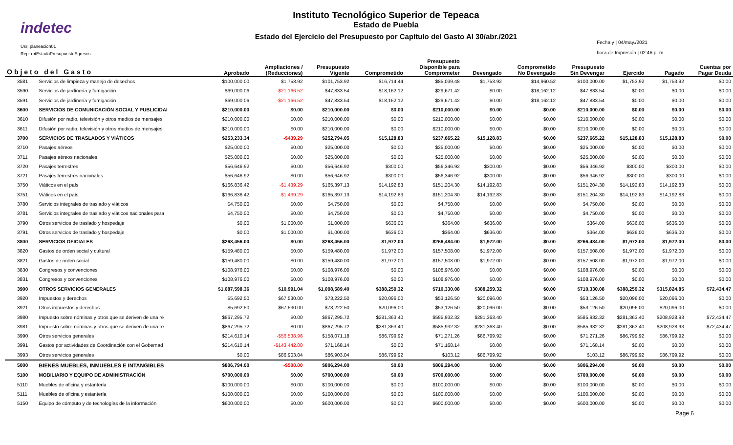indetec
Usr: planeacion01
Rep: rptEstadoPresupuestoEgresos
Instituto Tecnológico Superior de Tepeaca
Estado de Puebla
Estado del Ejercicio del Presupuesto por Capítulo del Gasto Al 30/abr./2021
Fecha y | 04/may./2021
hora de Impresión | 02:46 p. m.
| Objeto del Gasto | | Aprobado | Ampliaciones / (Reducciones) | Presupuesto Vigente | Comprometido | Presupuesto Disponible para Comprometer | Devengado | Comprometido No Devengado | Presupuesto Sin Devengar | Ejercido | Pagado | Cuentas por Pagar Deuda |
| --- | --- | --- | --- | --- | --- | --- | --- | --- | --- | --- | --- | --- |
| 3581 | Servicios de limpieza y manejo de desechos | $100,000.00 | $1,753.92 | $101,753.92 | $16,714.44 | $85,039.48 | $1,753.92 | $14,960.52 | $100,000.00 | $1,753.92 | $1,753.92 | $0.00 |
| 3590 | Servicios de jardinería y fumigación | $69,000.06 | -$21,166.52 | $47,833.54 | $18,162.12 | $29,671.42 | $0.00 | $18,162.12 | $47,833.54 | $0.00 | $0.00 | $0.00 |
| 3591 | Servicios de jardinería y fumigación | $69,000.06 | -$21,166.52 | $47,833.54 | $18,162.12 | $29,671.42 | $0.00 | $18,162.12 | $47,833.54 | $0.00 | $0.00 | $0.00 |
| 3600 | SERVICIOS DE COMUNICACIÓN SOCIAL Y PUBLICIDAI | $210,000.00 | $0.00 | $210,000.00 | $0.00 | $210,000.00 | $0.00 | $0.00 | $210,000.00 | $0.00 | $0.00 | $0.00 |
| 3610 | Difusión por radio, televisión y otros medios de mensajes | $210,000.00 | $0.00 | $210,000.00 | $0.00 | $210,000.00 | $0.00 | $0.00 | $210,000.00 | $0.00 | $0.00 | $0.00 |
| 3611 | Difusión por radio, televisión y otros medios de mensajes | $210,000.00 | $0.00 | $210,000.00 | $0.00 | $210,000.00 | $0.00 | $0.00 | $210,000.00 | $0.00 | $0.00 | $0.00 |
| 3700 | SERVICIOS DE TRASLADOS Y VIÁTICOS | $253,233.34 | -$439.29 | $252,794.05 | $15,128.83 | $237,665.22 | $15,128.83 | $0.00 | $237,665.22 | $15,128.83 | $15,128.83 | $0.00 |
| 3710 | Pasajes aéreos | $25,000.00 | $0.00 | $25,000.00 | $0.00 | $25,000.00 | $0.00 | $0.00 | $25,000.00 | $0.00 | $0.00 | $0.00 |
| 3711 | Pasajes aéreos nacionales | $25,000.00 | $0.00 | $25,000.00 | $0.00 | $25,000.00 | $0.00 | $0.00 | $25,000.00 | $0.00 | $0.00 | $0.00 |
| 3720 | Pasajes terrestres | $56,646.92 | $0.00 | $56,646.92 | $300.00 | $56,346.92 | $300.00 | $0.00 | $56,346.92 | $300.00 | $300.00 | $0.00 |
| 3721 | Pasajes terrestres nacionales | $56,646.92 | $0.00 | $56,646.92 | $300.00 | $56,346.92 | $300.00 | $0.00 | $56,346.92 | $300.00 | $300.00 | $0.00 |
| 3750 | Viáticos en el país | $166,836.42 | -$1,439.29 | $165,397.13 | $14,192.83 | $151,204.30 | $14,192.83 | $0.00 | $151,204.30 | $14,192.83 | $14,192.83 | $0.00 |
| 3751 | Viáticos en el país | $166,836.42 | -$1,439.29 | $165,397.13 | $14,192.83 | $151,204.30 | $14,192.83 | $0.00 | $151,204.30 | $14,192.83 | $14,192.83 | $0.00 |
| 3780 | Servicios integrales de traslado y viáticos | $4,750.00 | $0.00 | $4,750.00 | $0.00 | $4,750.00 | $0.00 | $0.00 | $4,750.00 | $0.00 | $0.00 | $0.00 |
| 3781 | Servicios integrales de traslado y viáticos nacionales para | $4,750.00 | $0.00 | $4,750.00 | $0.00 | $4,750.00 | $0.00 | $0.00 | $4,750.00 | $0.00 | $0.00 | $0.00 |
| 3790 | Otros servicios de traslado y hospedaje | $0.00 | $1,000.00 | $1,000.00 | $636.00 | $364.00 | $636.00 | $0.00 | $364.00 | $636.00 | $636.00 | $0.00 |
| 3791 | Otros servicios de traslado y hospedaje | $0.00 | $1,000.00 | $1,000.00 | $636.00 | $364.00 | $636.00 | $0.00 | $364.00 | $636.00 | $636.00 | $0.00 |
| 3800 | SERVICIOS OFICIALES | $268,456.00 | $0.00 | $268,456.00 | $1,972.00 | $266,484.00 | $1,972.00 | $0.00 | $266,484.00 | $1,972.00 | $1,972.00 | $0.00 |
| 3820 | Gastos de orden social y cultural | $159,480.00 | $0.00 | $159,480.00 | $1,972.00 | $157,508.00 | $1,972.00 | $0.00 | $157,508.00 | $1,972.00 | $1,972.00 | $0.00 |
| 3821 | Gastos de orden social | $159,480.00 | $0.00 | $159,480.00 | $1,972.00 | $157,508.00 | $1,972.00 | $0.00 | $157,508.00 | $1,972.00 | $1,972.00 | $0.00 |
| 3830 | Congresos y convenciones | $108,976.00 | $0.00 | $108,976.00 | $0.00 | $108,976.00 | $0.00 | $0.00 | $108,976.00 | $0.00 | $0.00 | $0.00 |
| 3831 | Congresos y convenciones | $108,976.00 | $0.00 | $108,976.00 | $0.00 | $108,976.00 | $0.00 | $0.00 | $108,976.00 | $0.00 | $0.00 | $0.00 |
| 3900 | OTROS SERVICIOS GENERALES | $1,087,598.36 | $10,991.04 | $1,098,589.40 | $388,259.32 | $710,330.08 | $388,259.32 | $0.00 | $710,330.08 | $388,259.32 | $315,824.85 | $72,434.47 |
| 3920 | Impuestos y derechos | $5,692.50 | $67,530.00 | $73,222.50 | $20,096.00 | $53,126.50 | $20,096.00 | $0.00 | $53,126.50 | $20,096.00 | $20,096.00 | $0.00 |
| 3921 | Otros impuestos y derechos | $5,692.50 | $67,530.00 | $73,222.50 | $20,096.00 | $53,126.50 | $20,096.00 | $0.00 | $53,126.50 | $20,096.00 | $20,096.00 | $0.00 |
| 3980 | Impuesto sobre nóminas y otros que se deriven de una re | $867,295.72 | $0.00 | $867,295.72 | $281,363.40 | $585,932.32 | $281,363.40 | $0.00 | $585,932.32 | $281,363.40 | $208,928.93 | $72,434.47 |
| 3981 | Impuesto sobre nóminas y otros que se deriven de una re | $867,295.72 | $0.00 | $867,295.72 | $281,363.40 | $585,932.32 | $281,363.40 | $0.00 | $585,932.32 | $281,363.40 | $208,928.93 | $72,434.47 |
| 3990 | Otros servicios generales | $214,610.14 | -$56,538.96 | $158,071.18 | $86,799.92 | $71,271.26 | $86,799.92 | $0.00 | $71,271.26 | $86,799.92 | $86,799.92 | $0.00 |
| 3991 | Gastos por actividades de Coordinación con el Gobernad | $214,610.14 | -$143,442.00 | $71,168.14 | $0.00 | $71,168.14 | $0.00 | $0.00 | $71,168.14 | $0.00 | $0.00 | $0.00 |
| 3993 | Otros servicios generales | $0.00 | $86,903.04 | $86,903.04 | $86,799.92 | $103.12 | $86,799.92 | $0.00 | $103.12 | $86,799.92 | $86,799.92 | $0.00 |
| 5000 | BIENES MUEBLES, INMUEBLES E INTANGIBLES | $806,794.00 | -$500.00 | $806,294.00 | $0.00 | $806,294.00 | $0.00 | $0.00 | $806,294.00 | $0.00 | $0.00 | $0.00 |
| 5100 | MOBILIARIO Y EQUIPO DE ADMINISTRACIÓN | $700,000.00 | $0.00 | $700,000.00 | $0.00 | $700,000.00 | $0.00 | $0.00 | $700,000.00 | $0.00 | $0.00 | $0.00 |
| 5110 | Muebles de oficina y estantería | $100,000.00 | $0.00 | $100,000.00 | $0.00 | $100,000.00 | $0.00 | $0.00 | $100,000.00 | $0.00 | $0.00 | $0.00 |
| 5111 | Muebles de oficina y estantería | $100,000.00 | $0.00 | $100,000.00 | $0.00 | $100,000.00 | $0.00 | $0.00 | $100,000.00 | $0.00 | $0.00 | $0.00 |
| 5150 | Equipo de cómputo y de tecnologías de la información | $600,000.00 | $0.00 | $600,000.00 | $0.00 | $600,000.00 | $0.00 | $0.00 | $600,000.00 | $0.00 | $0.00 | $0.00 |
Page 6